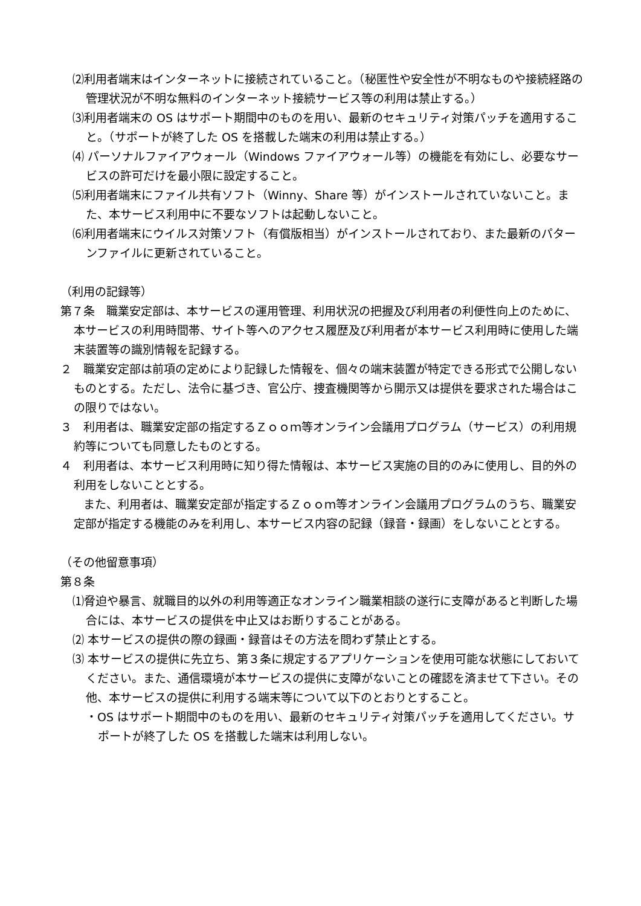⑵利用者端末はインターネットに接続されていること。（秘匿性や安全性が不明なものや接続経路の管理状況が不明な無料のインターネット接続サービス等の利用は禁止する。）
⑶利用者端末の OS はサポート期間中のものを用い、最新のセキュリティ対策パッチを適用すること。（サポートが終了した OS を搭載した端末の利用は禁止する。）
⑷ パーソナルファイアウォール（Windows ファイアウォール等）の機能を有効にし、必要なサービスの許可だけを最小限に設定すること。
⑸利用者端末にファイル共有ソフト（Winny、Share 等）がインストールされていないこと。また、本サービス利用中に不要なソフトは起動しないこと。
⑹利用者端末にウイルス対策ソフト（有償版相当）がインストールされており、また最新のパターンファイルに更新されていること。
（利用の記録等）
第７条　職業安定部は、本サービスの運用管理、利用状況の把握及び利用者の利便性向上のために、本サービスの利用時間帯、サイト等へのアクセス履歴及び利用者が本サービス利用時に使用した端末装置等の識別情報を記録する。
２　職業安定部は前項の定めにより記録した情報を、個々の端末装置が特定できる形式で公開しないものとする。ただし、法令に基づき、官公庁、捜査機関等から開示又は提供を要求された場合はこの限りではない。
３　利用者は、職業安定部の指定するＺｏｏｍ等オンライン会議用プログラム（サービス）の利用規約等についても同意したものとする。
４　利用者は、本サービス利用時に知り得た情報は、本サービス実施の目的のみに使用し、目的外の利用をしないこととする。
　　また、利用者は、職業安定部が指定するＺｏｏｍ等オンライン会議用プログラムのうち、職業安定部が指定する機能のみを利用し、本サービス内容の記録（録音・録画）をしないこととする。
（その他留意事項）
第８条
⑴脅迫や暴言、就職目的以外の利用等適正なオンライン職業相談の遂行に支障があると判断した場合には、本サービスの提供を中止又はお断りすることがある。
⑵ 本サービスの提供の際の録画・録音はその方法を問わず禁止とする。
⑶ 本サービスの提供に先立ち、第３条に規定するアプリケーションを使用可能な状態にしておいてください。また、通信環境が本サービスの提供に支障がないことの確認を済ませて下さい。その他、本サービスの提供に利用する端末等について以下のとおりとすること。
・OS はサポート期間中のものを用い、最新のセキュリティ対策パッチを適用してください。サポートが終了した OS を搭載した端末は利用しない。